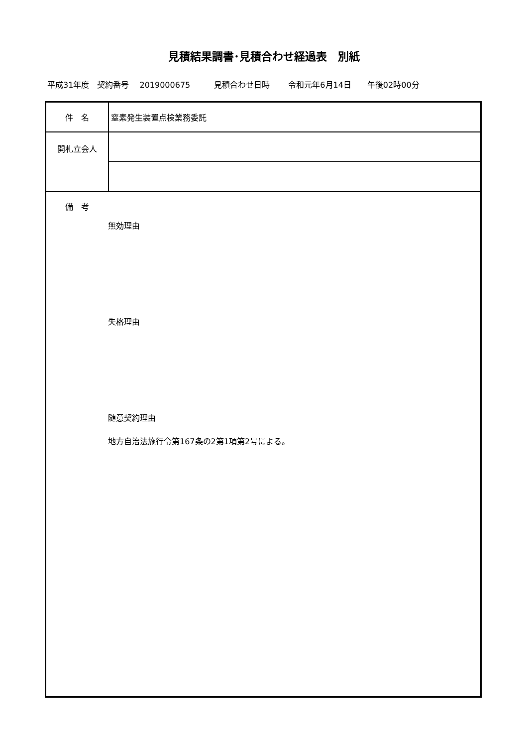見積結果調書･見積合わせ経過表　別紙
平成31年度　契約番号　 2019000675　　　見積合わせ日時　　 令和元年6月14日　　午後02時00分
| 件 名 | 窒素発生装置点検業務委託 |
| 開札立会人 | |
| 備 考 無効理由 失格理由 随意契約理由 地方自治法施行令第167条の2第1項第2号による。 | |